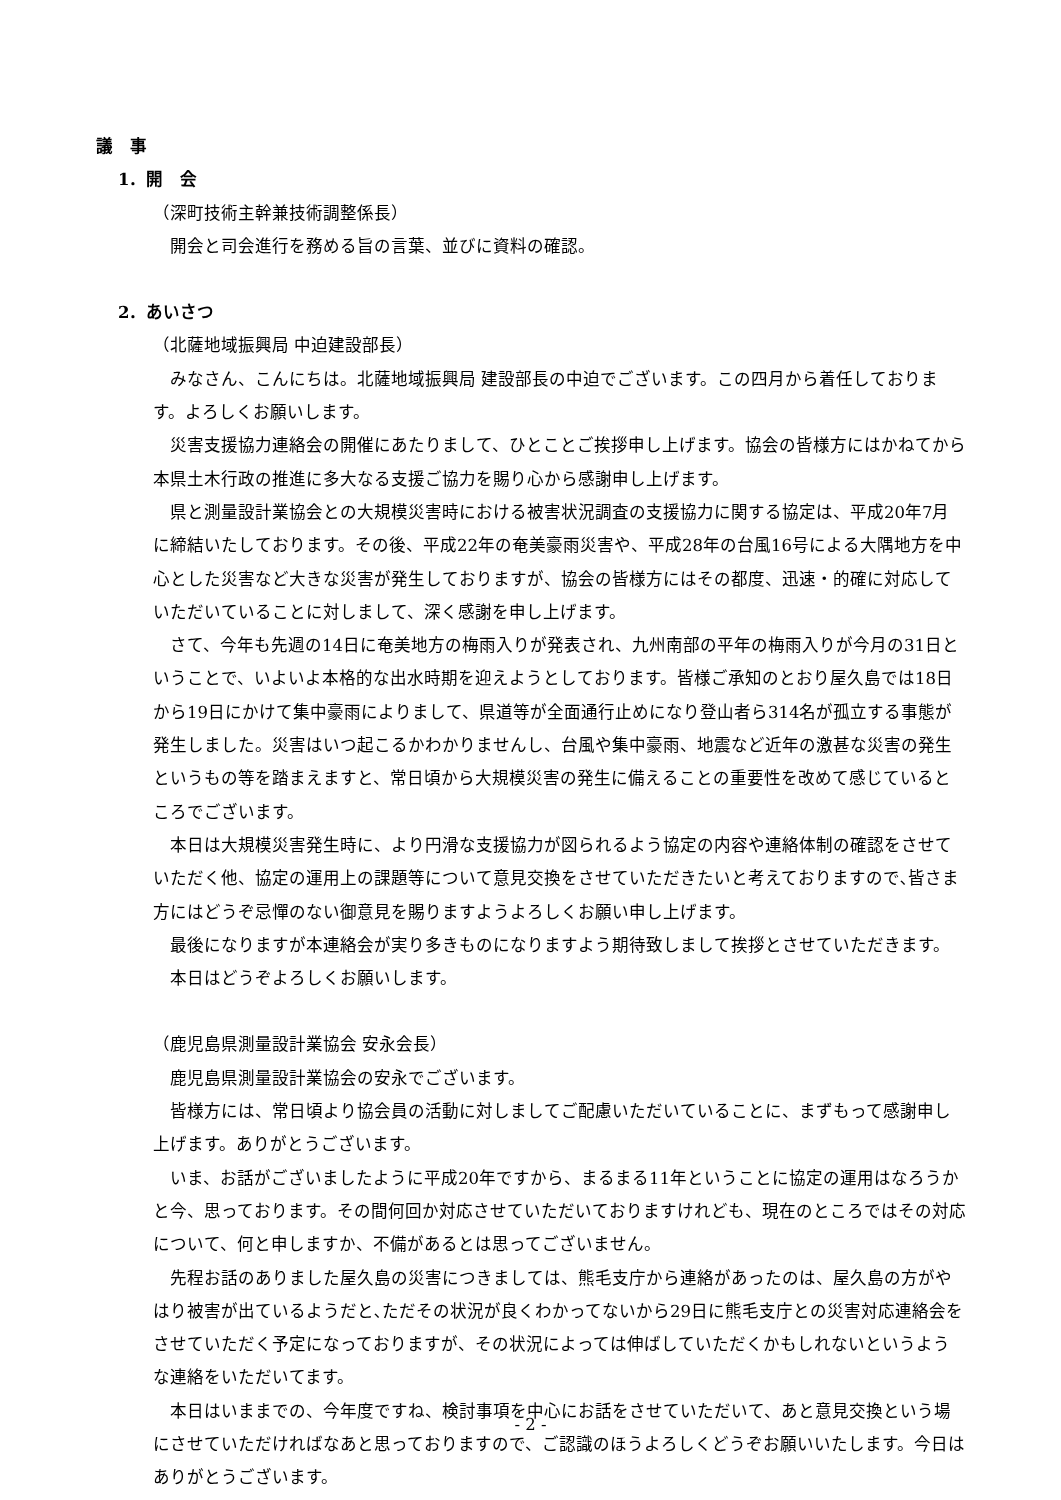議　事
1．開　会
（深町技術主幹兼技術調整係長）
開会と司会進行を務める旨の言葉、並びに資料の確認。
2．あいさつ
（北薩地域振興局 中迫建設部長）
みなさん、こんにちは。北薩地域振興局 建設部長の中迫でございます。この四月から着任しております。よろしくお願いします。
災害支援協力連絡会の開催にあたりまして、ひとことご挨拶申し上げます。協会の皆様方にはかねてから本県土木行政の推進に多大なる支援ご協力を賜り心から感謝申し上げます。
県と測量設計業協会との大規模災害時における被害状況調査の支援協力に関する協定は、平成20年7月に締結いたしております。その後、平成22年の奄美豪雨災害や、平成28年の台風16号による大隅地方を中心とした災害など大きな災害が発生しておりますが、協会の皆様方にはその都度、迅速・的確に対応していただいていることに対しまして、深く感謝を申し上げます。
さて、今年も先週の14日に奄美地方の梅雨入りが発表され、九州南部の平年の梅雨入りが今月の31日ということで、いよいよ本格的な出水時期を迎えようとしております。皆様ご承知のとおり屋久島では18日から19日にかけて集中豪雨によりまして、県道等が全面通行止めになり登山者ら314名が孤立する事態が発生しました。災害はいつ起こるかわかりませんし、台風や集中豪雨、地震など近年の激甚な災害の発生というもの等を踏まえますと、常日頃から大規模災害の発生に備えることの重要性を改めて感じているところでございます。
本日は大規模災害発生時に、より円滑な支援協力が図られるよう協定の内容や連絡体制の確認をさせていただく他、協定の運用上の課題等について意見交換をさせていただきたいと考えておりますので､皆さま方にはどうぞ忌憚のない御意見を賜りますようよろしくお願い申し上げます。
最後になりますが本連絡会が実り多きものになりますよう期待致しまして挨拶とさせていただきます。
本日はどうぞよろしくお願いします。
（鹿児島県測量設計業協会 安永会長）
鹿児島県測量設計業協会の安永でございます。
皆様方には、常日頃より協会員の活動に対しましてご配慮いただいていることに、まずもって感謝申し上げます。ありがとうございます。
いま、お話がございましたように平成20年ですから、まるまる11年ということに協定の運用はなろうかと今、思っております。その間何回か対応させていただいておりますけれども、現在のところではその対応について、何と申しますか、不備があるとは思ってございません。
先程お話のありました屋久島の災害につきましては、熊毛支庁から連絡があったのは、屋久島の方がやはり被害が出ているようだと､ただその状況が良くわかってないから29日に熊毛支庁との災害対応連絡会をさせていただく予定になっておりますが、その状況によっては伸ばしていただくかもしれないというような連絡をいただいてます。
本日はいままでの、今年度ですね、検討事項を中心にお話をさせていただいて、あと意見交換という場にさせていただければなあと思っておりますので、ご認識のほうよろしくどうぞお願いいたします。今日はありがとうございます。
- 2 -